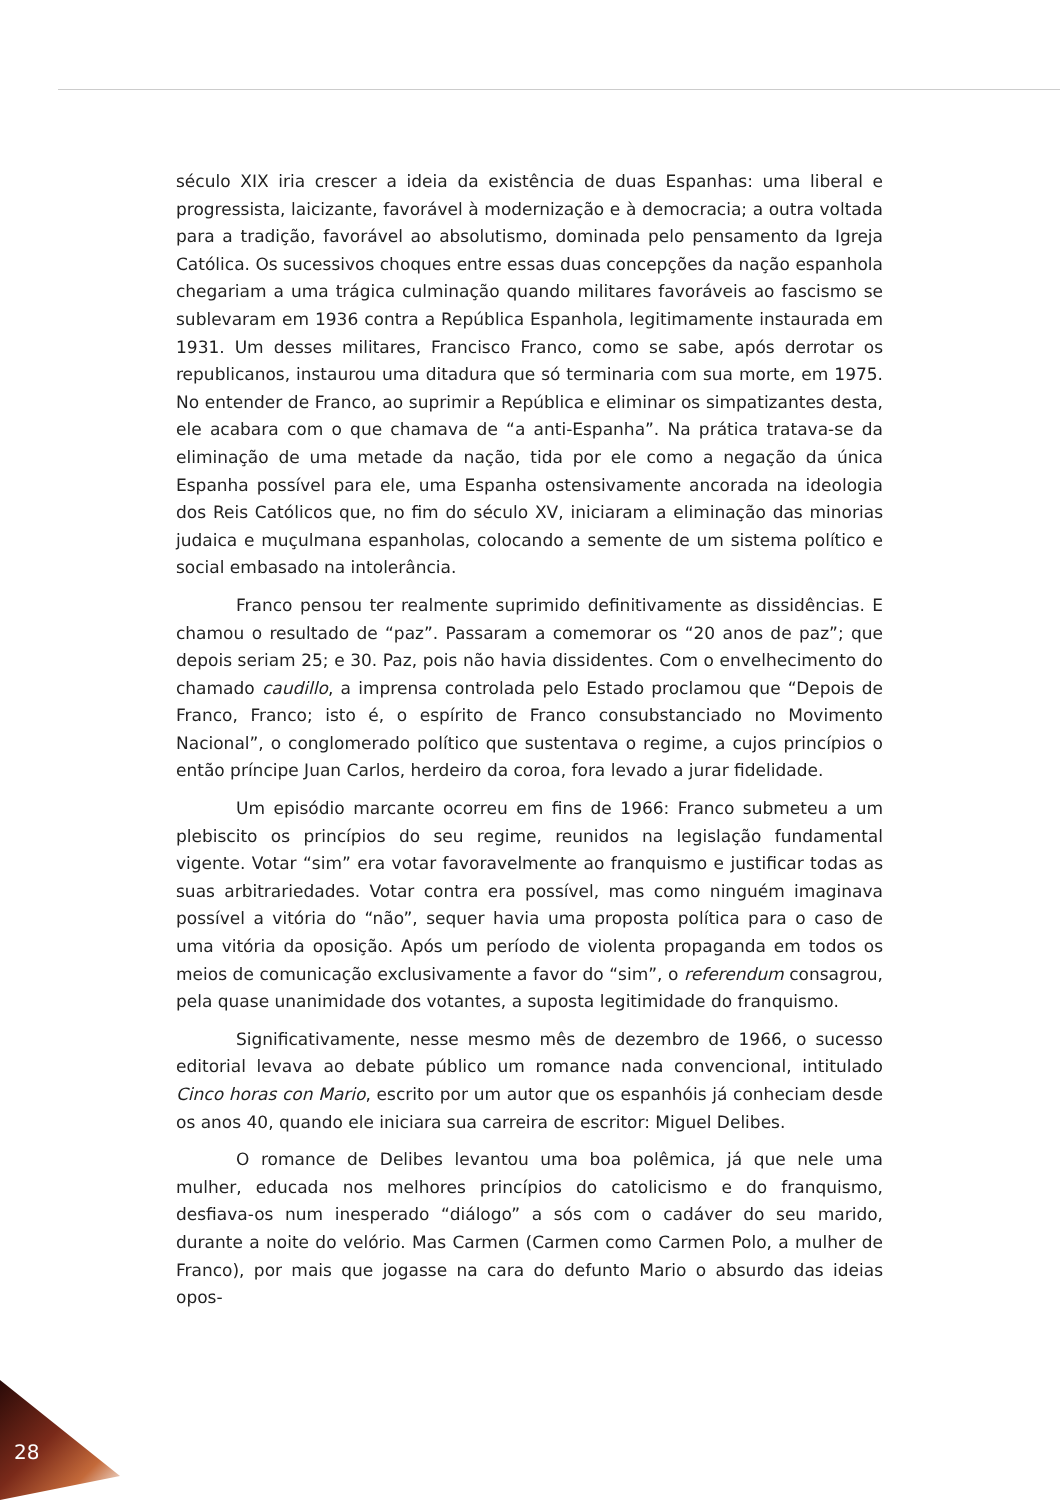século XIX iria crescer a ideia da existência de duas Espanhas: uma liberal e progressista, laicizante, favorável à modernização e à democracia; a outra voltada para a tradição, favorável ao absolutismo, dominada pelo pensamento da Igreja Católica. Os sucessivos choques entre essas duas concepções da nação espanhola chegariam a uma trágica culminação quando militares favoráveis ao fascismo se sublevaram em 1936 contra a República Espanhola, legitimamente instaurada em 1931. Um desses militares, Francisco Franco, como se sabe, após derrotar os republicanos, instaurou uma ditadura que só terminaria com sua morte, em 1975. No entender de Franco, ao suprimir a República e eliminar os simpatizantes desta, ele acabara com o que chamava de “a anti-Espanha”. Na prática tratava-se da eliminação de uma metade da nação, tida por ele como a negação da única Espanha possível para ele, uma Espanha ostensivamente ancorada na ideologia dos Reis Católicos que, no fim do século XV, iniciaram a eliminação das minorias judaica e muçulmana espanholas, colocando a semente de um sistema político e social embasado na intolerância.
Franco pensou ter realmente suprimido definitivamente as dissidências. E chamou o resultado de “paz”. Passaram a comemorar os “20 anos de paz”; que depois seriam 25; e 30. Paz, pois não havia dissidentes. Com o envelhecimento do chamado caudillo, a imprensa controlada pelo Estado proclamou que “Depois de Franco, Franco; isto é, o espírito de Franco consubstanciado no Movimento Nacional”, o conglomerado político que sustentava o regime, a cujos princípios o então príncipe Juan Carlos, herdeiro da coroa, fora levado a jurar fidelidade.
Um episódio marcante ocorreu em fins de 1966: Franco submeteu a um plebiscito os princípios do seu regime, reunidos na legislação fundamental vigente. Votar “sim” era votar favoravelmente ao franquismo e justificar todas as suas arbitrariedades. Votar contra era possível, mas como ninguém imaginava possível a vitória do “não”, sequer havia uma proposta política para o caso de uma vitória da oposição. Após um período de violenta propaganda em todos os meios de comunicação exclusivamente a favor do “sim”, o referendum consagrou, pela quase unanimidade dos votantes, a suposta legitimidade do franquismo.
Significativamente, nesse mesmo mês de dezembro de 1966, o sucesso editorial levava ao debate público um romance nada convencional, intitulado Cinco horas con Mario, escrito por um autor que os espanhóis já conheciam desde os anos 40, quando ele iniciara sua carreira de escritor: Miguel Delibes.
O romance de Delibes levantou uma boa polêmica, já que nele uma mulher, educada nos melhores princípios do catolicismo e do franquismo, desfiava-os num inesperado “diálogo” a sós com o cadáver do seu marido, durante a noite do velório. Mas Carmen (Carmen como Carmen Polo, a mulher de Franco), por mais que jogasse na cara do defunto Mario o absurdo das ideias opos-
28